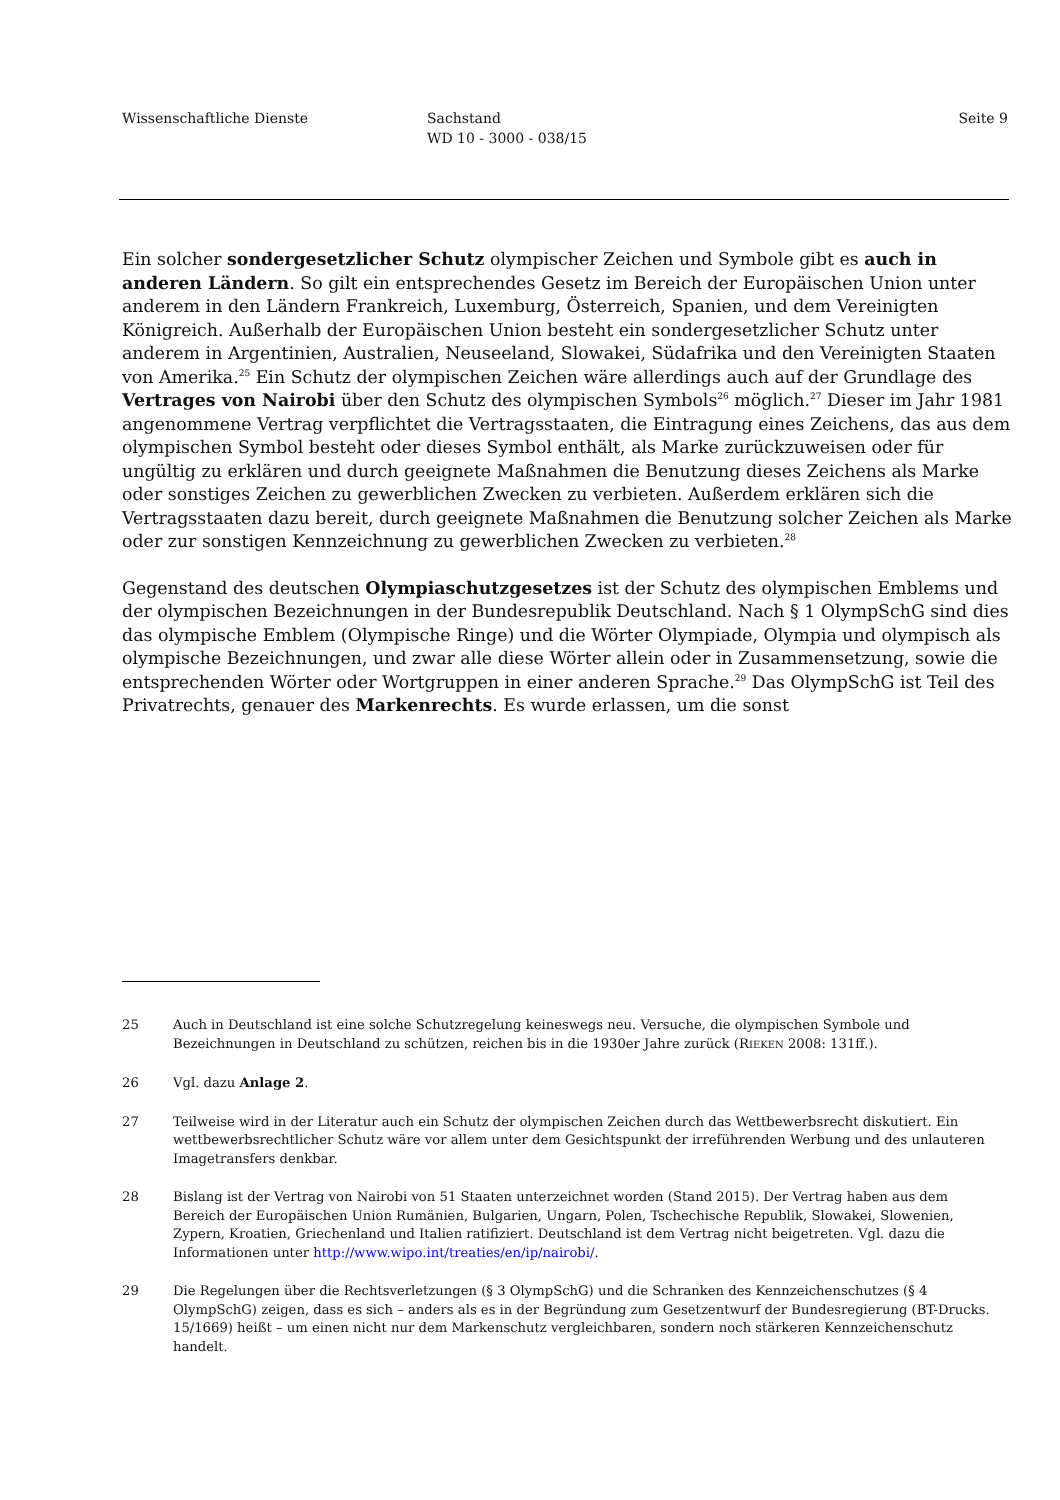Wissenschaftliche Dienste Sachstand
WD 10 - 3000 - 038/15
Seite 9
Ein solcher sondergesetzlicher Schutz olympischer Zeichen und Symbole gibt es auch in anderen Ländern. So gilt ein entsprechendes Gesetz im Bereich der Europäischen Union unter anderem in den Ländern Frankreich, Luxemburg, Österreich, Spanien, und dem Vereinigten Königreich. Außerhalb der Europäischen Union besteht ein sondergesetzlicher Schutz unter anderem in Argentinien, Australien, Neuseeland, Slowakei, Südafrika und den Vereinigten Staaten von Amerika.<sup>25</sup> Ein Schutz der olympischen Zeichen wäre allerdings auch auf der Grundlage des Vertrages von Nairobi über den Schutz des olympischen Symbols<sup>26</sup> möglich.<sup>27</sup> Dieser im Jahr 1981 angenommene Vertrag verpflichtet die Vertragsstaaten, die Eintragung eines Zeichens, das aus dem olympischen Symbol besteht oder dieses Symbol enthält, als Marke zurückzuweisen oder für ungültig zu erklären und durch geeignete Maßnahmen die Benutzung dieses Zeichens als Marke oder sonstiges Zeichen zu gewerblichen Zwecken zu verbieten. Außerdem erklären sich die Vertragsstaaten dazu bereit, durch geeignete Maßnahmen die Benutzung solcher Zeichen als Marke oder zur sonstigen Kennzeichnung zu gewerblichen Zwecken zu verbieten.<sup>28</sup>
Gegenstand des deutschen Olympiaschutzgesetzes ist der Schutz des olympischen Emblems und der olympischen Bezeichnungen in der Bundesrepublik Deutschland. Nach § 1 OlympSchG sind dies das olympische Emblem (Olympische Ringe) und die Wörter Olympiade, Olympia und olympisch als olympische Bezeichnungen, und zwar alle diese Wörter allein oder in Zusammensetzung, sowie die entsprechenden Wörter oder Wortgruppen in einer anderen Sprache.<sup>29</sup> Das OlympSchG ist Teil des Privatrechts, genauer des Markenrechts. Es wurde erlassen, um die sonst
25 Auch in Deutschland ist eine solche Schutzregelung keineswegs neu. Versuche, die olympischen Symbole und Bezeichnungen in Deutschland zu schützen, reichen bis in die 1930er Jahre zurück (RIEKEN 2008: 131ff.).
26 Vgl. dazu Anlage 2.
27 Teilweise wird in der Literatur auch ein Schutz der olympischen Zeichen durch das Wettbewerbsrecht diskutiert. Ein wettbewerbsrechtlicher Schutz wäre vor allem unter dem Gesichtspunkt der irreführenden Werbung und des unlauteren Imagetransfers denkbar.
28 Bislang ist der Vertrag von Nairobi von 51 Staaten unterzeichnet worden (Stand 2015). Der Vertrag haben aus dem Bereich der Europäischen Union Rumänien, Bulgarien, Ungarn, Polen, Tschechische Republik, Slowakei, Slowenien, Zypern, Kroatien, Griechenland und Italien ratifiziert. Deutschland ist dem Vertrag nicht beigetreten. Vgl. dazu die Informationen unter http://www.wipo.int/treaties/en/ip/nairobi/.
29 Die Regelungen über die Rechtsverletzungen (§ 3 OlympSchG) und die Schranken des Kennzeichenschutzes (§ 4 OlympSchG) zeigen, dass es sich – anders als es in der Begründung zum Gesetzentwurf der Bundesregierung (BT-Drucks. 15/1669) heißt – um einen nicht nur dem Markenschutz vergleichbaren, sondern noch stärkeren Kennzeichenschutz handelt.